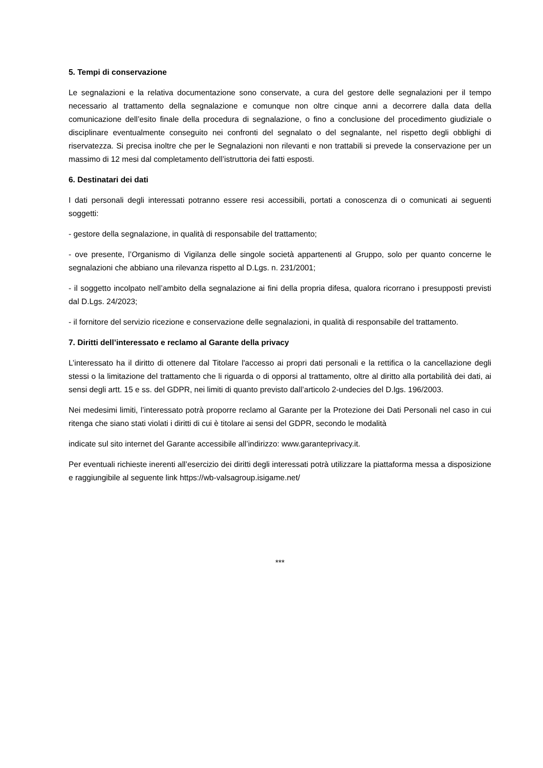5. Tempi di conservazione
Le segnalazioni e la relativa documentazione sono conservate, a cura del gestore delle segnalazioni per il tempo necessario al trattamento della segnalazione e comunque non oltre cinque anni a decorrere dalla data della comunicazione dell’esito finale della procedura di segnalazione, o fino a conclusione del procedimento giudiziale o disciplinare eventualmente conseguito nei confronti del segnalato o del segnalante, nel rispetto degli obblighi di riservatezza. Si precisa inoltre che per le Segnalazioni non rilevanti e non trattabili si prevede la conservazione per un massimo di 12 mesi dal completamento dell’istruttoria dei fatti esposti.
6. Destinatari dei dati
I dati personali degli interessati potranno essere resi accessibili, portati a conoscenza di o comunicati ai seguenti soggetti:
- gestore della segnalazione, in qualità di responsabile del trattamento;
- ove presente, l’Organismo di Vigilanza delle singole società appartenenti al Gruppo, solo per quanto concerne le segnalazioni che abbiano una rilevanza rispetto al D.Lgs. n. 231/2001;
- il soggetto incolpato nell’ambito della segnalazione ai fini della propria difesa, qualora ricorrano i presupposti previsti dal D.Lgs. 24/2023;
- il fornitore del servizio ricezione e conservazione delle segnalazioni, in qualità di responsabile del trattamento.
7. Diritti dell’interessato e reclamo al Garante della privacy
L’interessato ha il diritto di ottenere dal Titolare l'accesso ai propri dati personali e la rettifica o la cancellazione degli stessi o la limitazione del trattamento che li riguarda o di opporsi al trattamento, oltre al diritto alla portabilità dei dati, ai sensi degli artt. 15 e ss. del GDPR, nei limiti di quanto previsto dall’articolo 2-undecies del D.lgs. 196/2003.
Nei medesimi limiti, l’interessato potrà proporre reclamo al Garante per la Protezione dei Dati Personali nel caso in cui ritenga che siano stati violati i diritti di cui è titolare ai sensi del GDPR, secondo le modalità
indicate sul sito internet del Garante accessibile all’indirizzo: www.garanteprivacy.it.
Per eventuali richieste inerenti all’esercizio dei diritti degli interessati potrà utilizzare la piattaforma messa a disposizione e raggiungibile al seguente link https://wb-valsagroup.isigame.net/
***